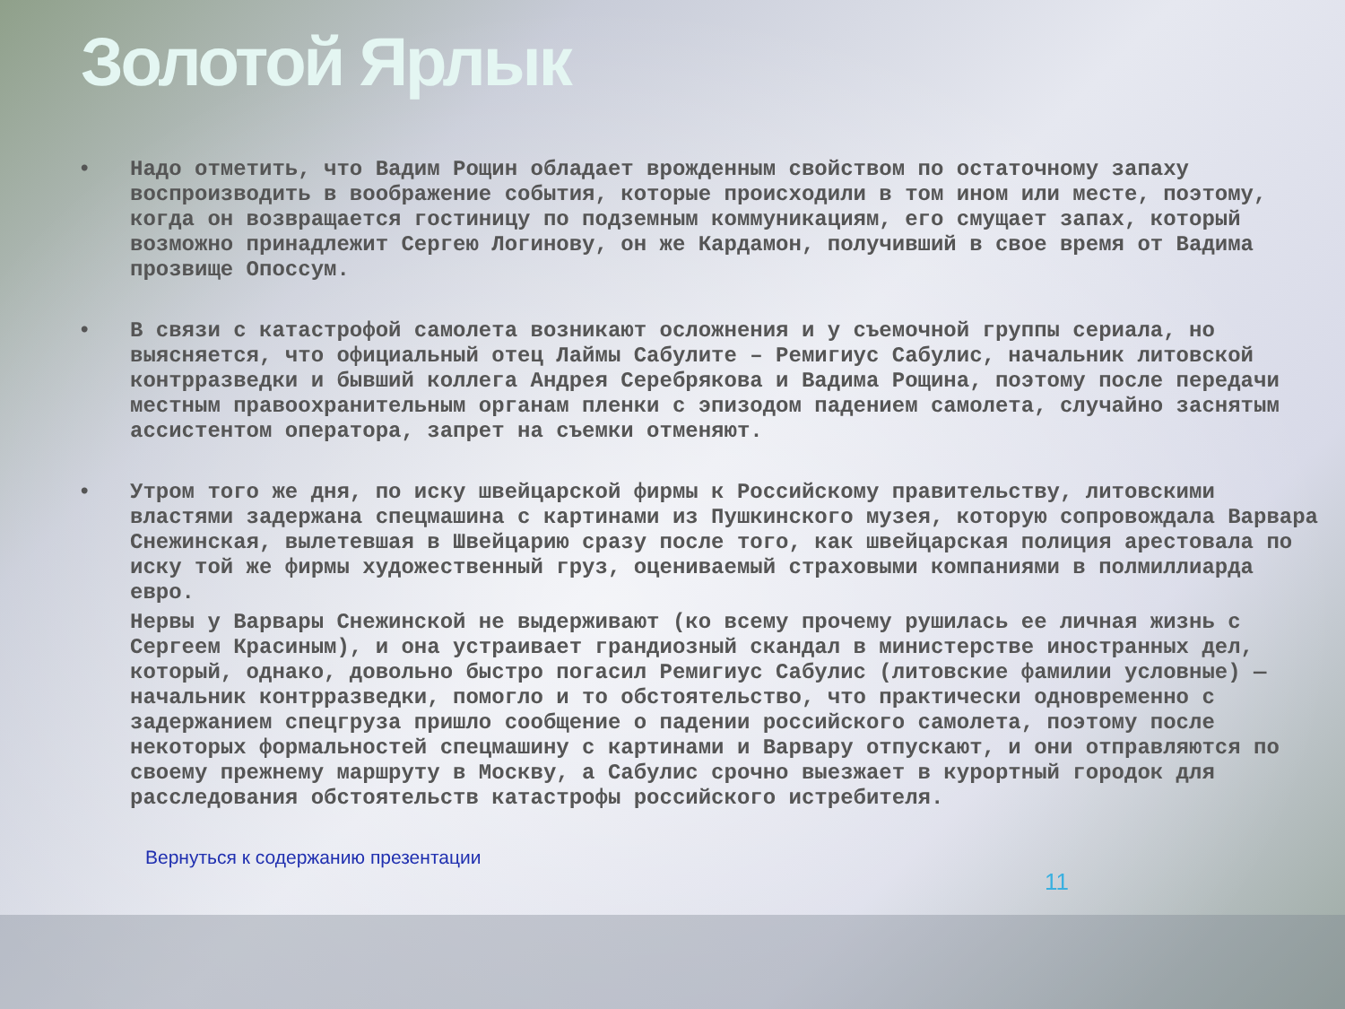Золотой Ярлык
• Надо отметить, что Вадим Рощин обладает врожденным свойством по остаточному запаху воспроизводить в воображение события, которые происходили в том ином или месте, поэтому, когда он возвращается гостиницу по подземным коммуникациям, его смущает запах, который возможно принадлежит Сергею Логинову, он же Кардамон, получивший в свое время от Вадима прозвище Опоссум.
• В связи с катастрофой самолета возникают осложнения и у съемочной группы сериала, но выясняется, что официальный отец Лаймы Сабулите – Ремигиус Сабулис, начальник литовской контрразведки и бывший коллега Андрея Серебрякова и Вадима Рощина, поэтому после передачи местным правоохранительным органам пленки с эпизодом падением самолета, случайно заснятым ассистентом оператора, запрет на съемки отменяют.
•
Утром того же дня, по иску швейцарской фирмы к Российскому правительству, литовскими властями задержана спецмашина с картинами из Пушкинского музея, которую сопровождала Варвара Снежинская, вылетевшая в Швейцарию сразу после того, как швейцарская полиция арестовала по иску той же фирмы художественный груз, оцениваемый страховыми компаниями в полмиллиарда евро.
Нервы у Варвары Снежинской не выдерживают (ко всему прочему рушилась ее личная жизнь с Сергеем Красиным), и она устраивает грандиозный скандал в министерстве иностранных дел, который, однако, довольно быстро погасил Ремигиус Сабулис (литовские фамилии условные) — начальник контрразведки, помогло и то обстоятельство, что практически одновременно с задержанием спецгруза пришло сообщение о падении российского самолета, поэтому после некоторых формальностей спецмашину с картинами и Варвару отпускают, и они отправляются по своему прежнему маршруту в Москву, а Сабулис срочно выезжает в курортный городок для расследования обстоятельств катастрофы российского истребителя.
Вернуться к содержанию презентации
11